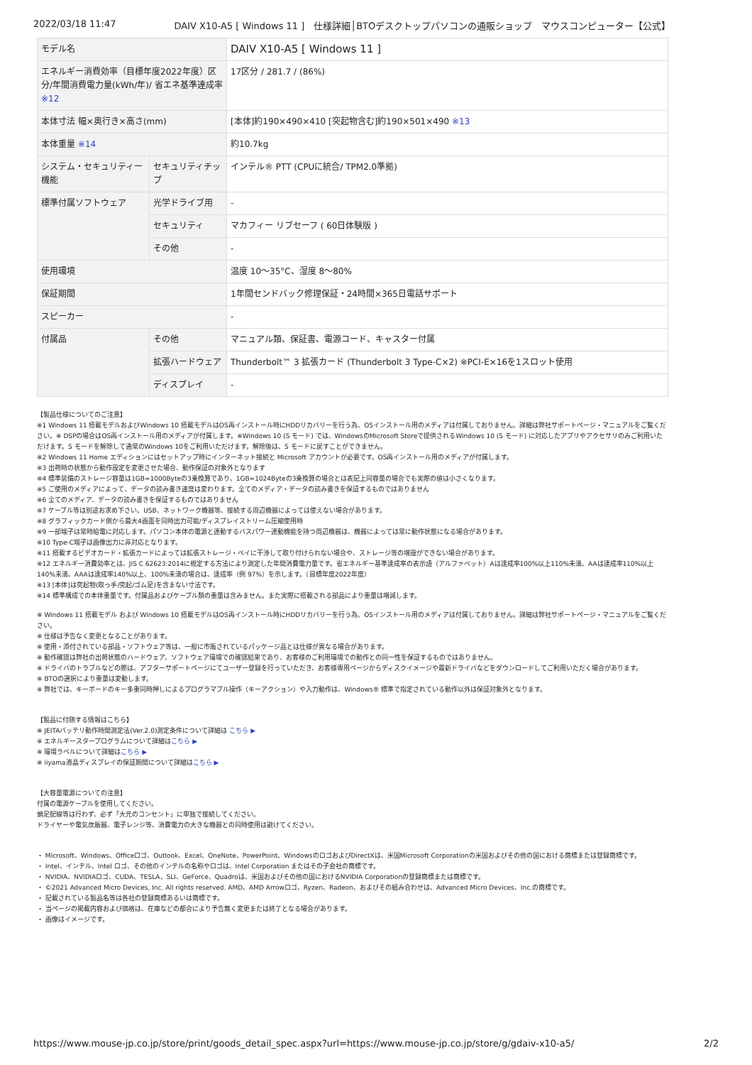2022/03/18 11:47 DAIV X10-A5 [ Windows 11 ]　仕様詳細│BTOデスクトップパソコンの通販ショップ　マウスコンピューター【公式】
| モデル名 | | DAIV X10-A5 [ Windows 11 ] |
| エネルギー消費効率（目標年度2022年度）区分/年間消費電力量(kWh/年)/ 省エネ基準達成率 ※12 | | 17区分 / 281.7 / (86%) |
| 本体寸法 幅×奥行き×高さ(mm) | | [本体]約190×490×410 [突起物含む]約190×501×490 ※13 |
| 本体重量 ※14 | | 約10.7kg |
| システム・セキュリティー機能 | セキュリティチップ | インテル® PTT (CPUに統合/ TPM2.0準拠) |
| 標準付属ソフトウェア | 光学ドライブ用 | - |
| | セキュリティ | マカフィー リブセーフ ( 60日体験版 ) |
| | その他 | - |
| 使用環境 | | 温度 10～35°C、湿度 8～80% |
| 保証期間 | | 1年間センドバック修理保証・24時間×365日電話サポート |
| スピーカー | | - |
| 付属品 | その他 | マニュアル類、保証書、電源コード、キャスター付属 |
| | 拡張ハードウェア | Thunderbolt™ 3 拡張カード (Thunderbolt 3 Type-C×2) ※PCI-E×16を1スロット使用 |
| | ディスプレイ | - |
【製品仕様についてのご注意】
※1 Windows 11 搭載モデルおよびWindows 10 搭載モデルはOS再インストール時にHDDリカバリーを行う為、OSインストール用のメディアは付属しておりません。詳細は弊社サポートページ・マニュアルをご覧ください。※ DSPの場合はOS再インストール用のメディアが付属します。※Windows 10 (S モード) では、WindowsのMicrosoft Storeで提供されるWindows 10 (S モード) に対応したアプリやアクセサリのみご利用いただけます。S モードを解除して通常のWindows 10をご利用いただけます。解除後は、S モードに戻すことができません。
※2 Windows 11 Home エディションにはセットアップ時にインターネット接続と Microsoft アカウントが必要です。OS再インストール用のメディアが付属します。
※3 出荷時の状態から動作設定を変更させた場合、動作保証の対象外となります
※4 標準装備のストレージ容量は1GB=1000Byteの3乗換算であり、1GB=1024Byteの3乗換算の場合とは表記上同容量の場合でも実際の値は小さくなります。
※5 ご使用のメディアによって、データの読み書き速度は変わります。全てのメディア・データの読み書きを保証するものではありません
※6 全てのメディア、データの読み書きを保証するものではありません
※7 ケーブル等は別途お求め下さい。USB、ネットワーク機器等、接続する周辺機器によっては使えない場合があります。
※8 グラフィックカード側から最大4画面を同時出力可能/ディスプレイストリーム圧縮使用時
※9 一部端子は常時給電に対応します。パソコン本体の電源と連動するバスパワー連動機能を持つ周辺機器は、機器によっては常に動作状態になる場合があります。
※10 Type-C端子は画像出力に非対応となります。
※11 搭載するビデオカード・拡張カードによっては拡張ストレージ・ベイに干渉して取り付けられない場合や、ストレージ等の増設ができない場合があります。
※12 エネルギー消費効率とは、JIS C 62623:2014に規定する方法により測定した年間消費電力量です。省エネルギー基準達成率の表示語（アルファベット）Aは達成率100%以上110%未満、AAは達成率110%以上140%未満、AAAは達成率140%以上、100%未満の場合は、達成率（例 97%）を示します。（目標年度2022年度）
※13 [本体]は突起物(取っ手/突起/ゴム足)を含まない寸法です。
※14 標準構成での本体重量です。付属品およびケーブル類の重量は含みません。また実際に搭載される部品により重量は増減します。
※ Windows 11 搭載モデル および Windows 10 搭載モデルはOS再インストール時にHDDリカバリーを行う為、OSインストール用のメディアは付属しておりません。詳細は弊社サポートページ・マニュアルをご覧ください。
※ 仕様は予告なく変更となることがあります。
※ 使用・添付されている部品・ソフトウェア等は、一般に市販されているパッケージ品とは仕様が異なる場合があります。
※ 動作確認は弊社の出荷状態のハードウェア、ソフトウェア環境での確認結果であり、お客様のご利用環境での動作との同一性を保証するものではありません。
※ ドライバのトラブルなどの際は、アフターサポートページにてユーザー登録を行っていただき、お客様専用ページからディスクイメージや最新ドライバなどをダウンロードしてご利用いただく場合があります。
※ BTOの選択により重量は変動します。
※ 弊社では、キーボードのキー多重同時押しによるプログラマブル操作（キーアクション）や入力動作は、Windows® 標準で指定されている動作以外は保証対象外となります。
【製品に付随する情報はこちら】
※ JEITAバッテリ動作時間測定法(Ver.2.0)測定条件について詳細は こちら ▶
※ エネルギースタープログラムについて詳細はこちら ▶
※ 環境ラベルについて詳細はこちら ▶
※ iiyama液晶ディスプレイの保証期間について詳細はこちら ▶
【大容量電源についての注意】
付属の電源ケーブルを使用してください。
蛸足配線等は行わず、必ず「大元のコンセント」に単独で接続してください。
ドライヤーや電気炊飯器、電子レンジ等、消費電力の大きな機器との同時使用は避けてください。
・ Microsoft、Windows、Officeロゴ、Outlook、Excel、OneNote、PowerPoint、WindowsのロゴおよびDirectXは、米国Microsoft Corporationの米国およびその他の国における商標または登録商標です。
・ Intel、インテル、Intel ロゴ、その他のインテルの名称やロゴは、Intel Corporation またはその子会社の商標です。
・ NVIDIA、NVIDIAロゴ、CUDA、TESLA、SLI、GeForce、Quadroは、米国およびその他の国におけるNVIDIA Corporationの登録商標または商標です。
・ ©2021 Advanced Micro Devices, Inc. All rights reserved. AMD、AMD Arrowロゴ、Ryzen、Radeon、およびその組み合わせは、Advanced Micro Devices、Inc.の商標です。
・ 記載されている製品名等は各社の登録商標あるいは商標です。
・ 当ページの掲載内容および価格は、在庫などの都合により予告無く変更または終了となる場合があります。
・ 画像はイメージです。
https://www.mouse-jp.co.jp/store/print/goods_detail_spec.aspx?url=https://www.mouse-jp.co.jp/store/g/gdaiv-x10-a5/ 2/2